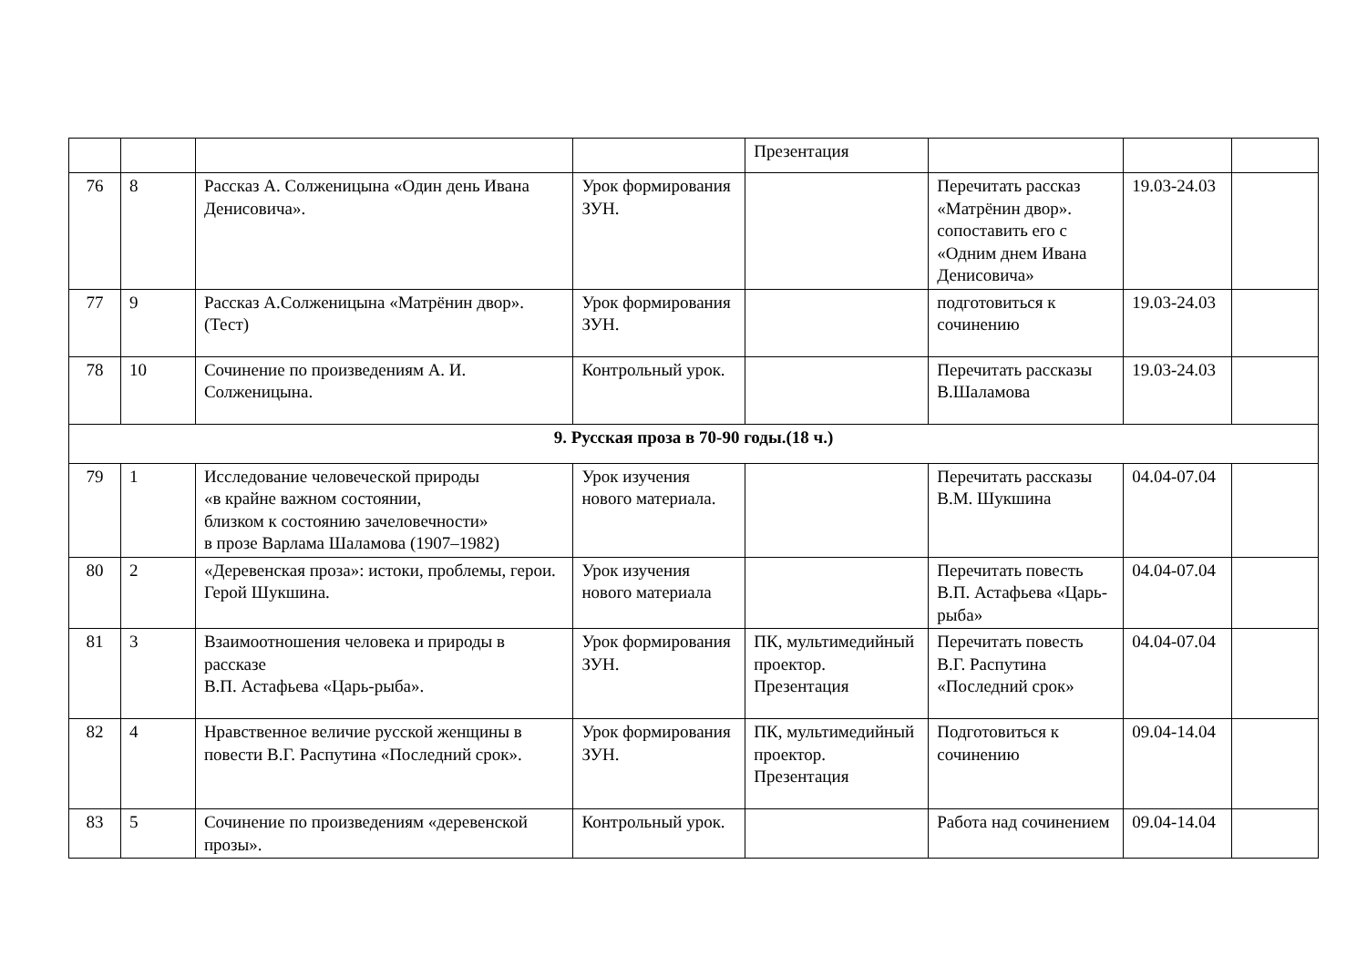| | | | | Презентация | | | |
| 76 | 8 | Рассказ А. Солженицына «Один день Ивана Денисовича». | Урок формирования ЗУН. | | Перечитать рассказ «Матрёнин двор». сопоставить его с «Одним днем Ивана Денисовича» | 19.03-24.03 | |
| 77 | 9 | Рассказ А.Солженицына «Матрёнин двор». (Тест) | Урок формирования ЗУН. | | подготовиться к сочинению | 19.03-24.03 | |
| 78 | 10 | Сочинение по произведениям А. И. Солженицына. | Контрольный урок. | | Перечитать рассказы В.Шаламова | 19.03-24.03 | |
| 9. Русская проза в 70-90 годы.(18 ч.) | | | | | | | |
| 79 | 1 | Исследование человеческой природы «в крайне важном состоянии, близком к состоянию зачеловечности» в прозе Варлама Шаламова (1907–1982) | Урок изучения нового материала. | | Перечитать рассказы В.М. Шукшина | 04.04-07.04 | |
| 80 | 2 | «Деревенская проза»: истоки, проблемы, герои. Герой Шукшина. | Урок изучения нового материала | | Перечитать повесть В.П. Астафьева «Царь-рыба» | 04.04-07.04 | |
| 81 | 3 | Взаимоотношения человека и природы в рассказе В.П. Астафьева «Царь-рыба». | Урок формирования ЗУН. | ПК, мультимедийный проектор. Презентация | Перечитать повесть В.Г. Распутина «Последний срок» | 04.04-07.04 | |
| 82 | 4 | Нравственное величие русской женщины в повести В.Г. Распутина «Последний срок». | Урок формирования ЗУН. | ПК, мультимедийный проектор. Презентация | Подготовиться к сочинению | 09.04-14.04 | |
| 83 | 5 | Сочинение по произведениям «деревенской прозы». | Контрольный урок. | | Работа над сочинением | 09.04-14.04 | |